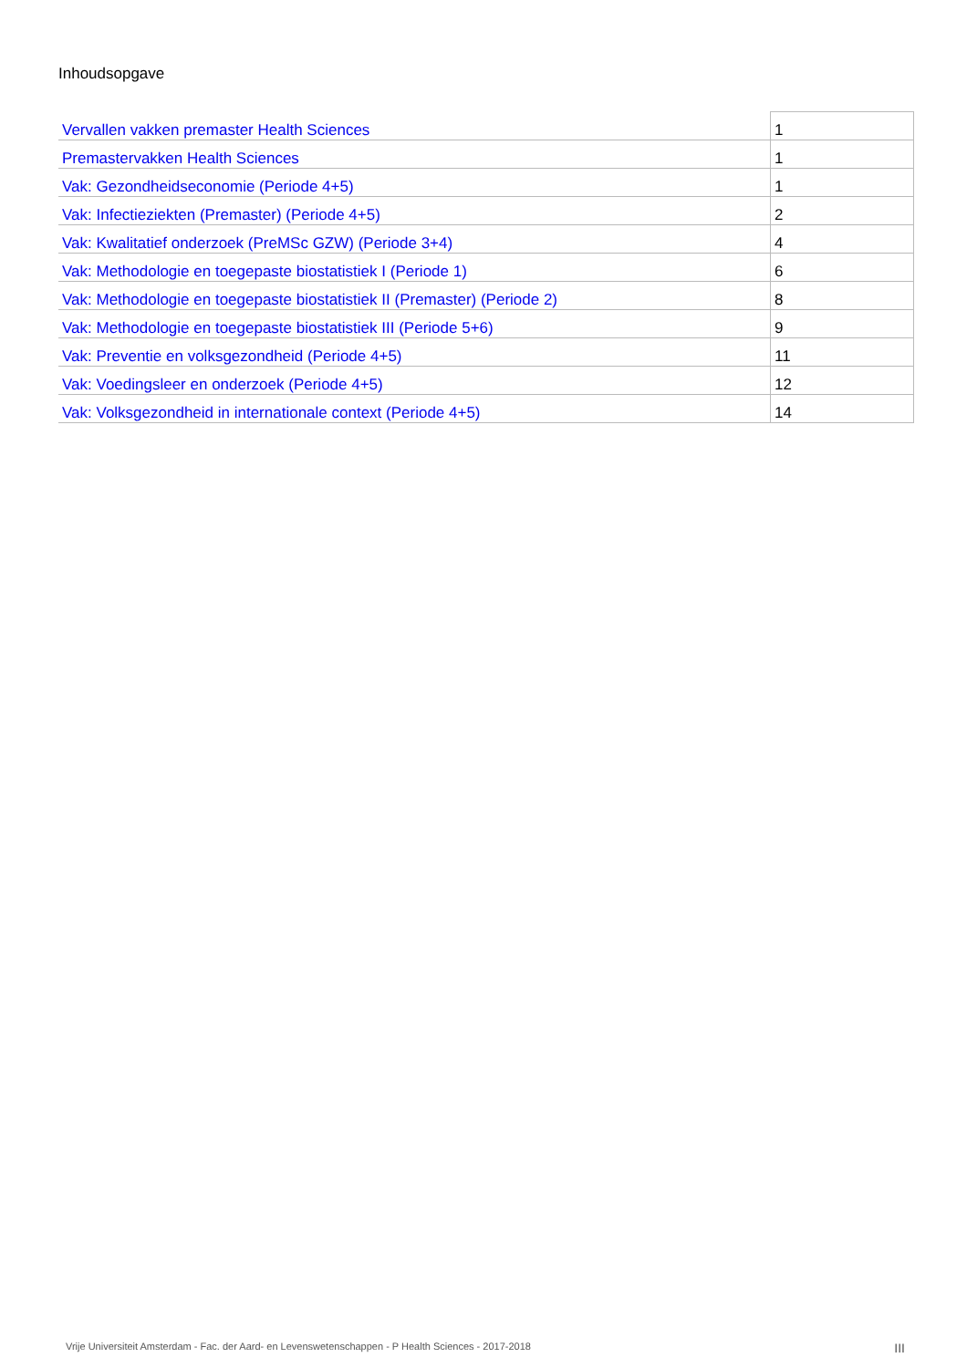Inhoudsopgave
| Vervallen vakken premaster Health Sciences | 1 |
| Premastervakken Health Sciences | 1 |
| Vak: Gezondheidseconomie (Periode 4+5) | 1 |
| Vak: Infectieziekten (Premaster) (Periode 4+5) | 2 |
| Vak: Kwalitatief onderzoek (PreMSc GZW) (Periode 3+4) | 4 |
| Vak: Methodologie en toegepaste biostatistiek I (Periode 1) | 6 |
| Vak: Methodologie en toegepaste biostatistiek II (Premaster) (Periode 2) | 8 |
| Vak: Methodologie en toegepaste biostatistiek III (Periode 5+6) | 9 |
| Vak: Preventie en volksgezondheid (Periode 4+5) | 11 |
| Vak: Voedingsleer en onderzoek (Periode 4+5) | 12 |
| Vak: Volksgezondheid in internationale context (Periode 4+5) | 14 |
Vrije Universiteit Amsterdam - Fac. der Aard- en Levenswetenschappen - P Health Sciences - 2017-2018 III